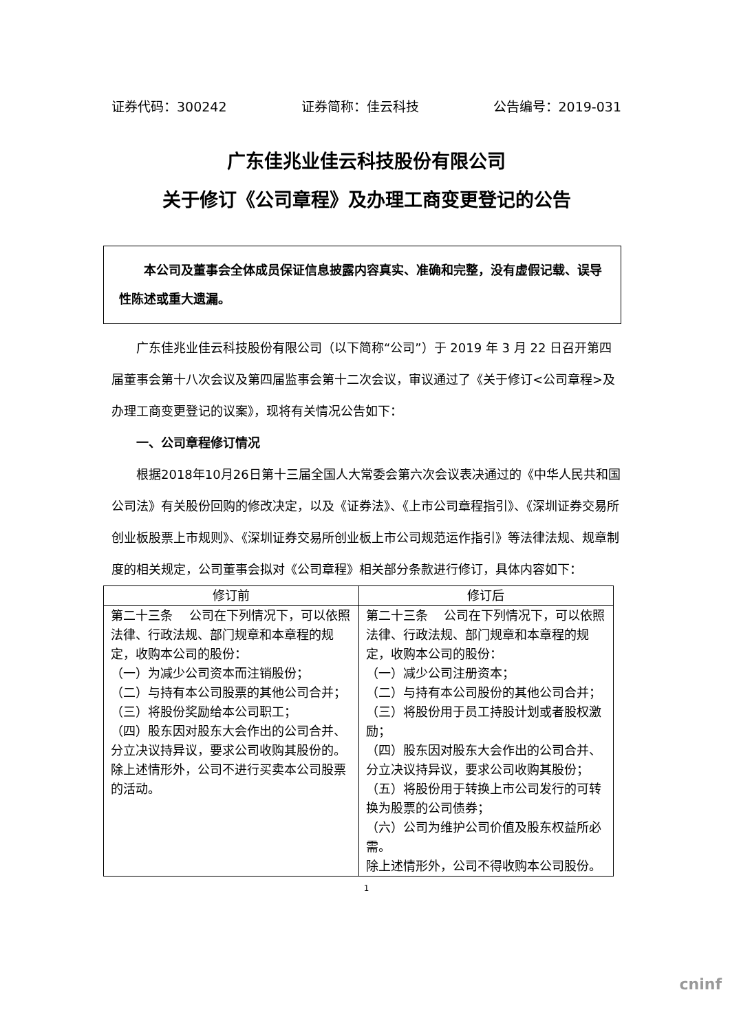证券代码：300242 证券简称：佳云科技 公告编号：2019-031
广东佳兆业佳云科技股份有限公司
关于修订《公司章程》及办理工商变更登记的公告
　　本公司及董事会全体成员保证信息披露内容真实、准确和完整，没有虚假记载、误导性陈述或重大遗漏。
广东佳兆业佳云科技股份有限公司（以下简称“公司”）于 2019 年 3 月 22 日召开第四届董事会第十八次会议及第四届监事会第十二次会议，审议通过了《关于修订<公司章程>及办理工商变更登记的议案》，现将有关情况公告如下：
一、公司章程修订情况
根据2018年10月26日第十三届全国人大常委会第六次会议表决通过的《中华人民共和国公司法》有关股份回购的修改决定，以及《证券法》、《上市公司章程指引》、《深圳证券交易所创业板股票上市规则》、《深圳证券交易所创业板上市公司规范运作指引》等法律法规、规章制度的相关规定，公司董事会拟对《公司章程》相关部分条款进行修订，具体内容如下：
| 修订前 | 修订后 |
| --- | --- |
| 第二十三条 公司在下列情况下，可以依照法律、行政法规、部门规章和本章程的规定，收购本公司的股份： （一）为减少公司资本而注销股份； （二）与持有本公司股票的其他公司合并； （三）将股份奖励给本公司职工； （四）股东因对股东大会作出的公司合并、分立决议持异议，要求公司收购其股份的。 除上述情形外，公司不进行买卖本公司股票的活动。 | 第二十三条 公司在下列情况下，可以依照法律、行政法规、部门规章和本章程的规定，收购本公司的股份： （一）减少公司注册资本； （二）与持有本公司股份的其他公司合并； （三）将股份用于员工持股计划或者股权激励； （四）股东因对股东大会作出的公司合并、分立决议持异议，要求公司收购其股份； （五）将股份用于转换上市公司发行的可转换为股票的公司债券； （六）公司为维护公司价值及股东权益所必需。 除上述情形外，公司不得收购本公司股份。 |
1
cninf